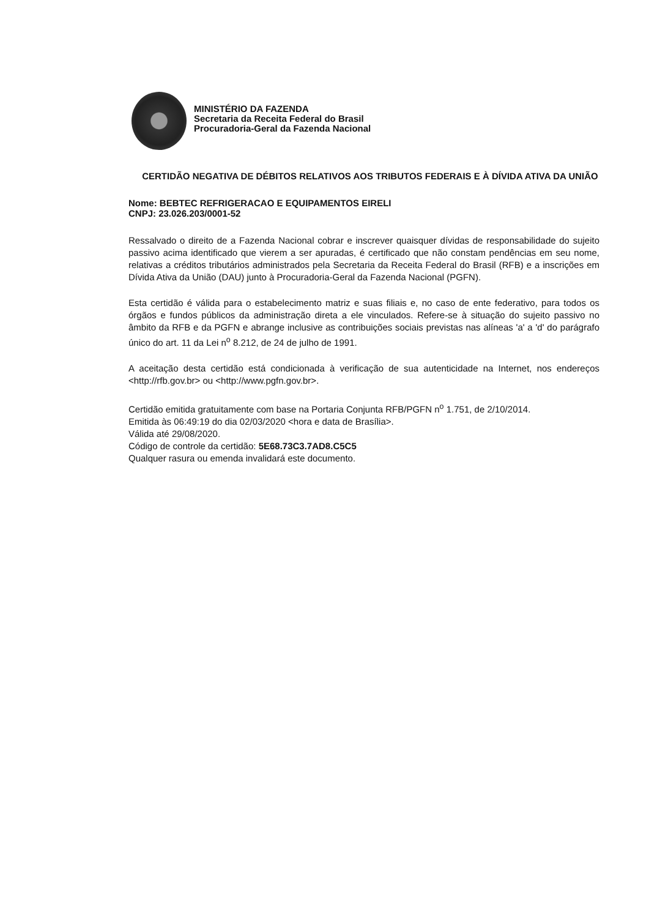MINISTÉRIO DA FAZENDA
Secretaria da Receita Federal do Brasil
Procuradoria-Geral da Fazenda Nacional
CERTIDÃO NEGATIVA DE DÉBITOS RELATIVOS AOS TRIBUTOS FEDERAIS E À DÍVIDA ATIVA DA UNIÃO
Nome: BEBTEC REFRIGERACAO E EQUIPAMENTOS EIRELI
CNPJ: 23.026.203/0001-52
Ressalvado o direito de a Fazenda Nacional cobrar e inscrever quaisquer dívidas de responsabilidade do sujeito passivo acima identificado que vierem a ser apuradas, é certificado que não constam pendências em seu nome, relativas a créditos tributários administrados pela Secretaria da Receita Federal do Brasil (RFB) e a inscrições em Dívida Ativa da União (DAU) junto à Procuradoria-Geral da Fazenda Nacional (PGFN).
Esta certidão é válida para o estabelecimento matriz e suas filiais e, no caso de ente federativo, para todos os órgãos e fundos públicos da administração direta a ele vinculados. Refere-se à situação do sujeito passivo no âmbito da RFB e da PGFN e abrange inclusive as contribuições sociais previstas nas alíneas 'a' a 'd' do parágrafo único do art. 11 da Lei n<sup>o</sup> 8.212, de 24 de julho de 1991.
A aceitação desta certidão está condicionada à verificação de sua autenticidade na Internet, nos endereços <http://rfb.gov.br> ou <http://www.pgfn.gov.br>.
Certidão emitida gratuitamente com base na Portaria Conjunta RFB/PGFN n<sup>o</sup> 1.751, de 2/10/2014.
Emitida às 06:49:19 do dia 02/03/2020 <hora e data de Brasília>.
Válida até 29/08/2020.
Código de controle da certidão: 5E68.73C3.7AD8.C5C5
Qualquer rasura ou emenda invalidará este documento.